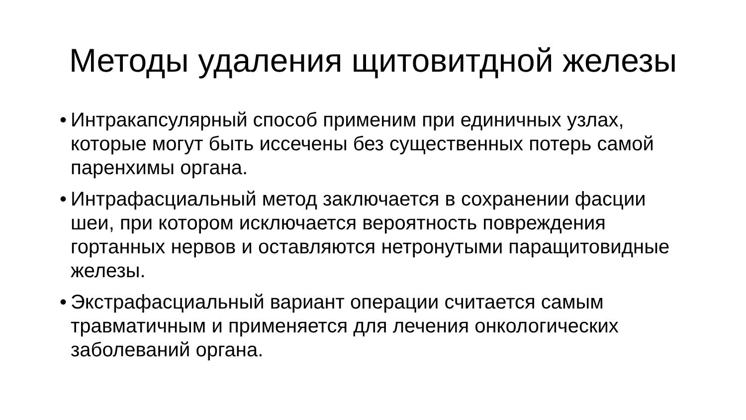Методы удаления щитовитдной железы
• Интракапсулярный способ применим при единичных узлах, которые могут быть иссечены без существенных потерь самой паренхимы органа.
• Интрафасциальный метод заключается в сохранении фасции шеи, при котором исключается вероятность повреждения гортанных нервов и оставляются нетронутыми паращитовидные железы.
• Экстрафасциальный вариант операции считается самым травматичным и применяется для лечения онкологических заболеваний органа.